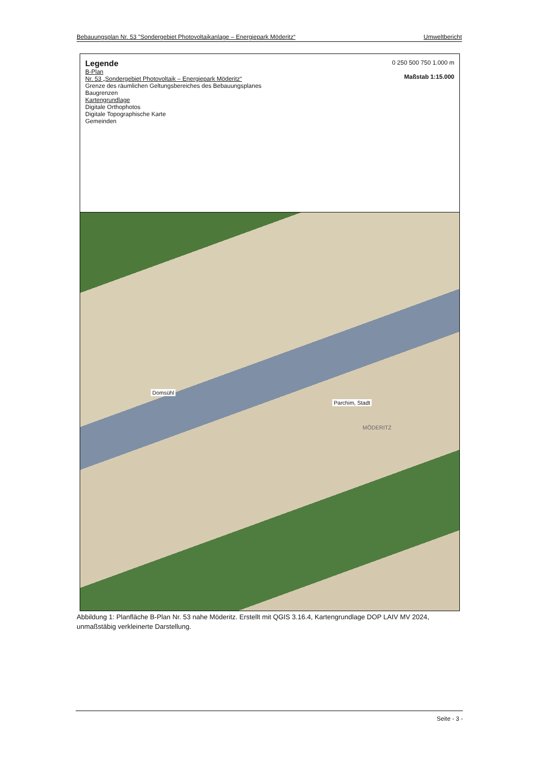Bebauungsplan Nr. 53 "Sondergebiet Photovoltaikanlage – Energiepark Möderitz“ Umweltbericht
Legende
B-Plan
Nr. 53 „Sondergebiet Photovoltaik – Energiepark Möderitz“
Grenze des räumlichen Geltungsbereiches des Bebauungsplanes
Baugrenzen
Kartengrundlage
Digitale Orthophotos
Digitale Topographische Karte
Gemeinden
0 250 500 750 1.000 m
Maßstab 1:15.000
Domsühl
Parchim, Stadt
MÖDERITZ
Abbildung 1: Planfläche B-Plan Nr. 53 nahe Möderitz. Erstellt mit QGIS 3.16.4, Kartengrundlage DOP LAIV MV 2024, unmaßstäbig verkleinerte Darstellung.
Seite - 3 -